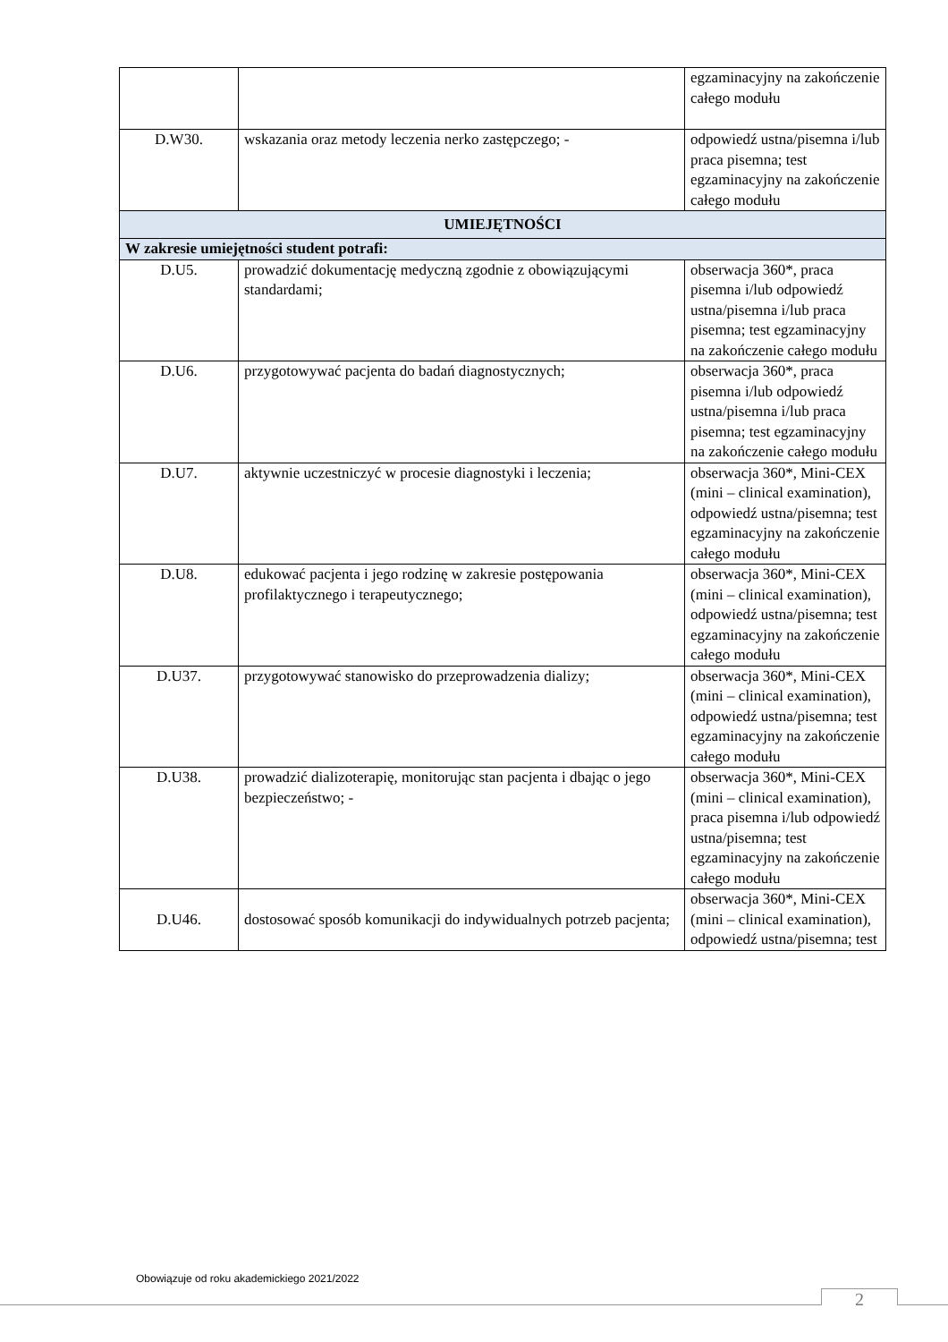| | | egzaminacyjny na zakończenie całego modułu |
| D.W30. | wskazania oraz metody leczenia nerko zastępczego; - | odpowiedź ustna/pisemna i/lub praca pisemna; test egzaminacyjny na zakończenie całego modułu |
| UMIEJĘTNOŚCI | | |
| W zakresie umiejętności student potrafi: | | |
| D.U5. | prowadzić dokumentację medyczną zgodnie z obowiązującymi standardami; | obserwacja 360*, praca pisemna i/lub odpowiedź ustna/pisemna i/lub praca pisemna; test egzaminacyjny na zakończenie całego modułu |
| D.U6. | przygotowywać pacjenta do badań diagnostycznych; | obserwacja 360*, praca pisemna i/lub odpowiedź ustna/pisemna i/lub praca pisemna; test egzaminacyjny na zakończenie całego modułu |
| D.U7. | aktywnie uczestniczyć w procesie diagnostyki i leczenia; | obserwacja 360*, Mini-CEX (mini – clinical examination), odpowiedź ustna/pisemna; test egzaminacyjny na zakończenie całego modułu |
| D.U8. | edukować pacjenta i jego rodzinę w zakresie postępowania profilaktycznego i terapeutycznego; | obserwacja 360*, Mini-CEX (mini – clinical examination), odpowiedź ustna/pisemna; test egzaminacyjny na zakończenie całego modułu |
| D.U37. | przygotowywać stanowisko do przeprowadzenia dializy; | obserwacja 360*, Mini-CEX (mini – clinical examination), odpowiedź ustna/pisemna; test egzaminacyjny na zakończenie całego modułu |
| D.U38. | prowadzić dializoterapię, monitorując stan pacjenta i dbając o jego bezpieczeństwo; - | obserwacja 360*, Mini-CEX (mini – clinical examination), praca pisemna i/lub odpowiedź ustna/pisemna; test egzaminacyjny na zakończenie całego modułu |
| D.U46. | dostosować sposób komunikacji do indywidualnych potrzeb pacjenta; | obserwacja 360*, Mini-CEX (mini – clinical examination), odpowiedź ustna/pisemna; test |
Obowiązuje od roku akademickiego 2021/2022
2